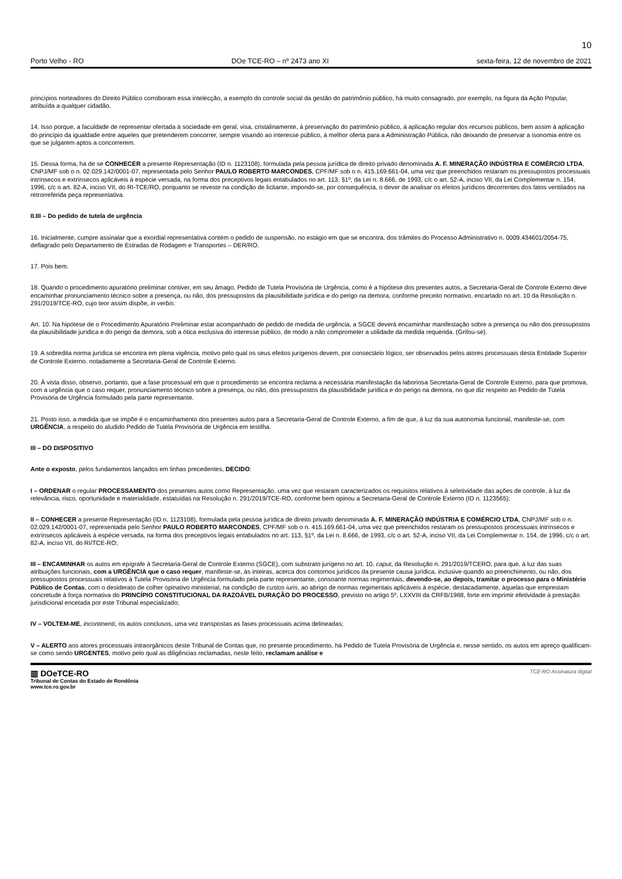10
Porto Velho - RO DOe TCE-RO – nº 2473 ano XI sexta-feira, 12 de novembro de 2021
princípios norteadores do Direito Público corroboram essa intelecção, a exemplo do controle social da gestão do patrimônio público, há muito consagrado, por exemplo, na figura da Ação Popular, atribuída a qualquer cidadão.
14. Isso porque, a faculdade de representar ofertada à sociedade em geral, visa, cristalinamente, à preservação do patrimônio público, à aplicação regular dos recursos públicos, bem assim à aplicação do princípio da igualdade entre aqueles que pretenderem concorrer, sempre visando ao interesse público, à melhor oferta para a Administração Pública, não deixando de preservar a isonomia entre os que se julgarem aptos a concorrerem.
15. Dessa forma, há de se CONHECER a presente Representação (ID n. 1123108), formulada pela pessoa jurídica de direito privado denominada A. F. MINERAÇÃO INDÚSTRIA E COMÉRCIO LTDA, CNPJ/MF sob o n. 02.029.142/0001-07, representada pelo Senhor PAULO ROBERTO MARCONDES, CPF/MF sob o n. 415.169.661-04, uma vez que preenchidos restaram os pressupostos processuais intrínsecos e extrínsecos aplicáveis à espécie versada, na forma dos preceptivos legais entabulados no art. 113, §1º, da Lei n. 8.666, de 1993, c/c o art. 52-A, inciso VII, da Lei Complementar n. 154, 1996, c/c o art. 82-A, inciso VII, do RI-TCE/RO, porquanto se reveste na condição de licitante, impondo-se, por consequência, o dever de analisar os efeitos jurídicos decorrentes dos fatos ventilados na retrorreferida peça representativa.
II.III – Do pedido de tutela de urgência
16. Inicialmente, cumpre assinalar que a exordial representativa contém o pedido de suspensão, no estágio em que se encontra, dos trâmites do Processo Administrativo n. 0009.434601/2054-75, deflagrado pelo Departamento de Estradas de Rodagem e Transportes – DER/RO.
17. Pois bem.
18. Quando o procedimento apuratório preliminar contiver, em seu âmago, Pedido de Tutela Provisória de Urgência, como é a hipótese dos presentes autos, a Secretaria-Geral de Controle Externo deve encaminhar pronunciamento técnico sobre a presença, ou não, dos pressupostos da plausibilidade jurídica e do perigo na demora, conforme preceito normativo, encartado no art. 10 da Resolução n. 291/2019/TCE-RO, cujo teor assim dispõe, in verbis:
Art. 10. Na hipótese de o Procedimento Apuratório Preliminar estar acompanhado de pedido de medida de urgência, a SGCE deverá encaminhar manifestação sobre a presença ou não dos pressupostos da plausibilidade jurídica e do perigo da demora, sob a ótica exclusiva do interesse público, de modo a não comprometer a utilidade da medida requerida. (Grifou-se).
19. A sobredita norma jurídica se encontra em plena vigência, motivo pelo qual os seus efeitos jurígenos devem, por consectário lógico, ser observados pelos atores processuais desta Entidade Superior de Controle Externo, notadamente a Secretaria-Geral de Controle Externo.
20. À vista disso, observo, portanto, que a fase processual em que o procedimento se encontra reclama a necessária manifestação da laboriosa Secretaria-Geral de Controle Externo, para que promova, com a urgência que o caso requer, pronunciamento técnico sobre a presença, ou não, dos pressupostos da plausibilidade jurídica e do perigo na demora, no que diz respeito ao Pedido de Tutela Provisória de Urgência formulado pela parte representante.
21. Posto isso, a medida que se impõe é o encaminhamento dos presentes autos para a Secretaria-Geral de Controle Externo, a fim de que, à luz da sua autonomia funcional, manifeste-se, com URGÊNCIA, a respeito do aludido Pedido de Tutela Provisória de Urgência em testilha.
III – DO DISPOSITIVO
Ante o exposto, pelos fundamentos lançados em linhas precedentes, DECIDO:
I – ORDENAR o regular PROCESSAMENTO dos presentes autos como Representação, uma vez que restaram caracterizados os requisitos relativos à seletividade das ações de controle, à luz da relevância, risco, oportunidade e materialidade, estatuídas na Resolução n. 291/2019/TCE-RO, conforme bem opinou a Secretaria-Geral de Controle Externo (ID n. 1123565);
II – CONHECER a presente Representação (ID n. 1123108), formulada pela pessoa jurídica de direito privado denominada A. F. MINERAÇÃO INDÚSTRIA E COMÉRCIO LTDA, CNPJ/MF sob o n. 02.029.142/0001-07, representada pelo Senhor PAULO ROBERTO MARCONDES, CPF/MF sob o n. 415.169.661-04, uma vez que preenchidos restaram os pressupostos processuais intrínsecos e extrínsecos aplicáveis à espécie versada, na forma dos preceptivos legais entabulados no art. 113, §1º, da Lei n. 8.666, de 1993, c/c o art. 52-A, inciso VII, da Lei Complementar n. 154, de 1996, c/c o art. 82-A, inciso VII, do RI/TCE-RO;
III – ENCAMINHAR os autos em epígrafe à Secretaria-Geral de Controle Externo (SGCE), com substrato jurígeno no art. 10, caput, da Resolução n. 291/2019/TCERO, para que, à luz das suas atribuições funcionais, com a URGÊNCIA que o caso requer, manifeste-se, às inteiras, acerca dos contornos jurídicos da presente causa jurídica, inclusive quando ao preenchimento, ou não, dos pressupostos processuais relativos à Tutela Provisória de Urgência formulado pela parte representante, consoante normas regimentais, devendo-se, ao depois, tramitar o processo para o Ministério Público de Contas, com o desiderato de colher opinativo ministerial, na condição de custos iuris, ao abrigo de normas regimentais aplicáveis à espécie, destacadamente, àquelas que emprestam concretude à força normativa do PRINCÍPIO CONSTITUCIONAL DA RAZOÁVEL DURAÇÃO DO PROCESSO, previsto no artigo 5º, LXXVIII da CRFB/1988, forte em imprimir efetividade à prestação jurisdicional encetada por este Tribunal especializado;
IV – VOLTEM-ME, incontinenti, os autos conclusos, uma vez transpostas as fases processuais acima delineadas;
V – ALERTO aos atores processuais intraorgânicos deste Tribunal de Contas que, no presente procedimento, há Pedido de Tutela Provisória de Urgência e, nesse sentido, os autos em apreço qualificam-se como sendo URGENTES, motivo pelo qual as diligências reclamadas, neste feito, reclamam análise e
▥ DOeTCE-RO
Tribunal de Contas do Estado de Rondônia
www.tce.ro.gov.br
TCE-RO Assinatura digital